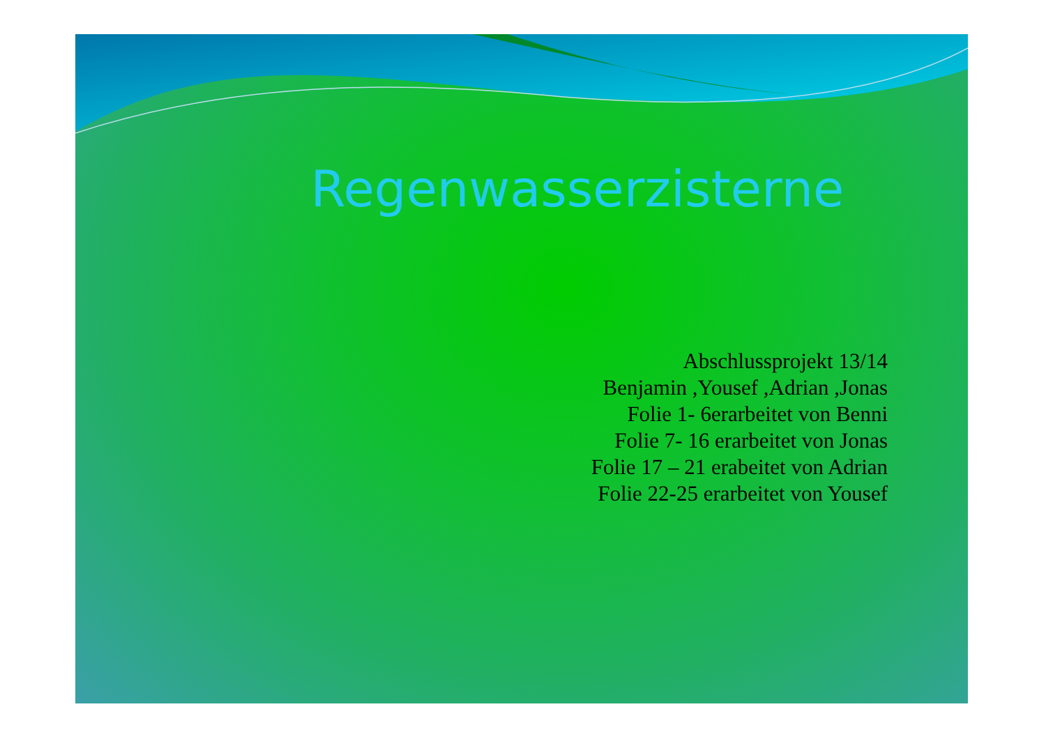Regenwasserzisterne
Abschlussprojekt 13/14
Benjamin ,Yousef ,Adrian ,Jonas
Folie 1- 6erarbeitet von Benni
Folie 7- 16 erarbeitet von Jonas
Folie 17 – 21 erabeitet von Adrian
Folie 22-25 erarbeitet von Yousef